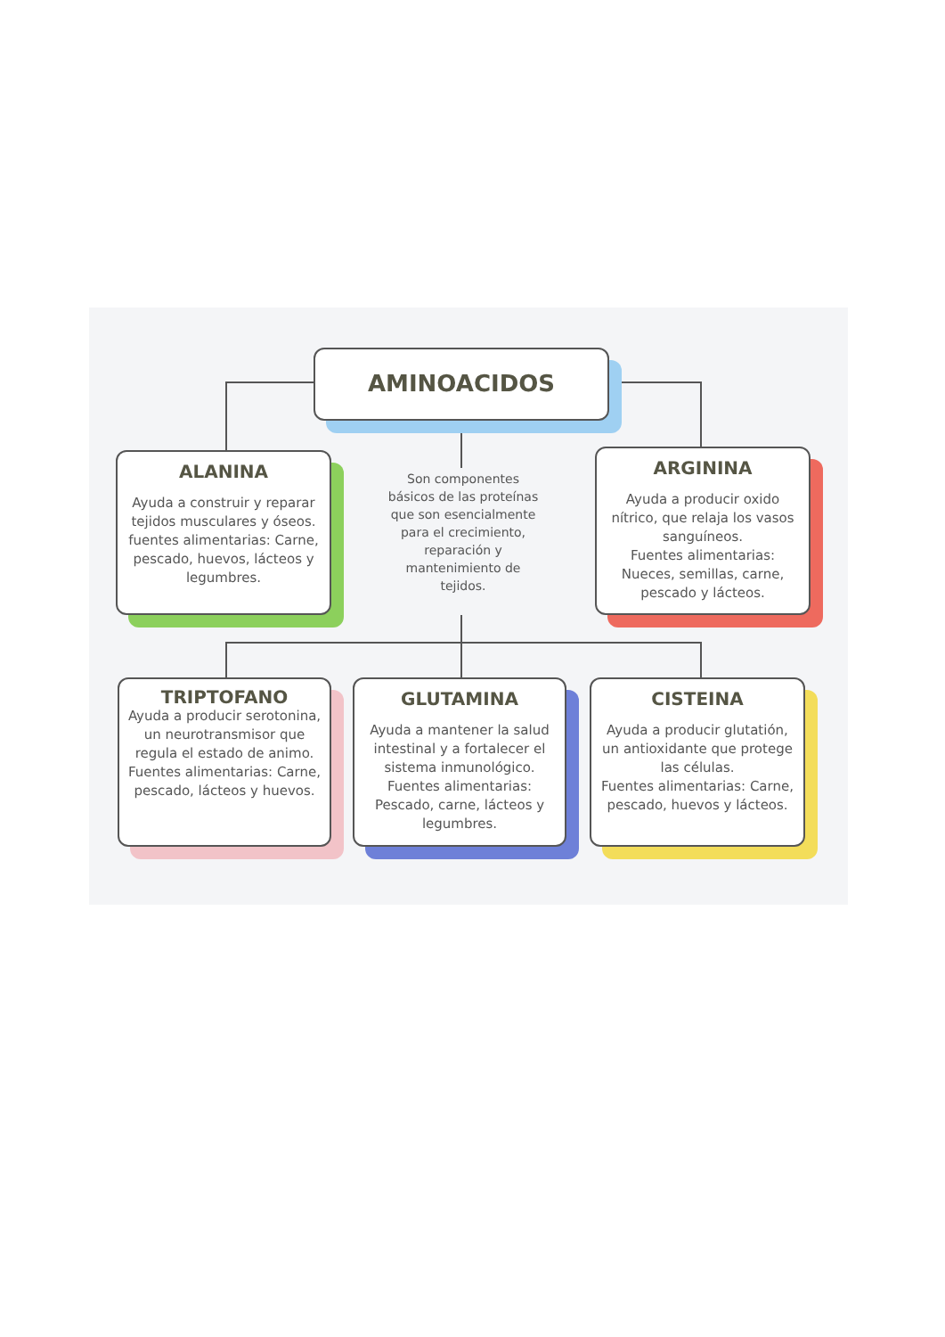AMINOACIDOS
ALANINA
Ayuda a construir y reparar tejidos musculares y óseos.
fuentes alimentarias: Carne, pescado, huevos, lácteos y legumbres.
Son componentes básicos de las proteínas que son esencialmente para el crecimiento, reparación y mantenimiento de tejidos.
ARGININA
Ayuda a producir oxido nítrico, que relaja los vasos sanguíneos.
Fuentes alimentarias: Nueces, semillas, carne, pescado y lácteos.
TRIPTOFANO
Ayuda a producir serotonina, un neurotransmisor que regula el estado de animo.
Fuentes alimentarias: Carne, pescado, lácteos y huevos.
GLUTAMINA
Ayuda a mantener la salud intestinal y a fortalecer el sistema inmunológico.
Fuentes alimentarias: Pescado, carne, lácteos y legumbres.
CISTEINA
Ayuda a producir glutatión, un antioxidante que protege las células.
Fuentes alimentarias: Carne, pescado, huevos y lácteos.